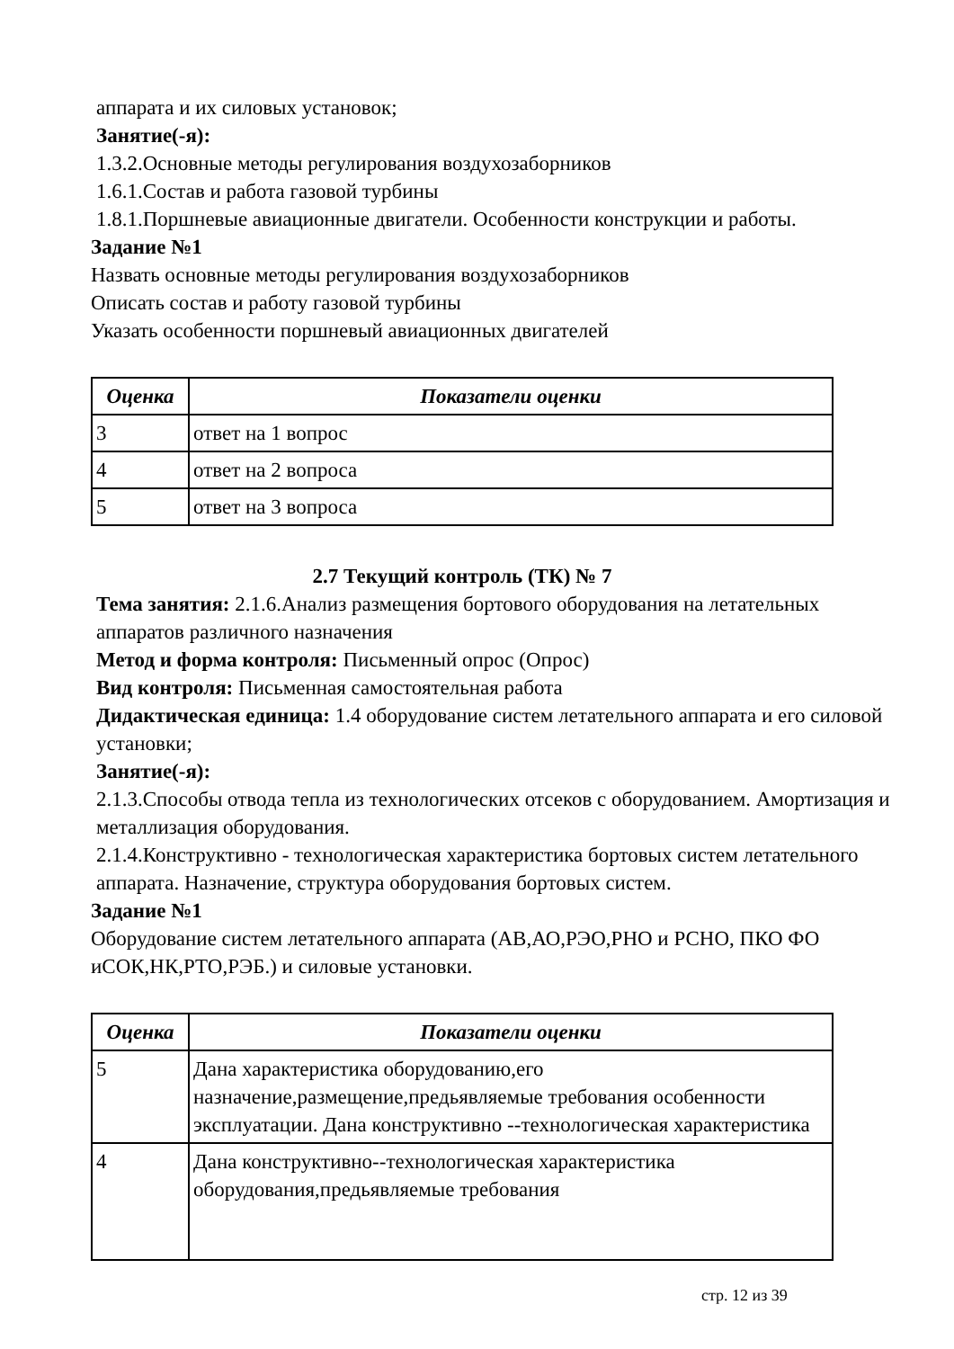аппарата и их силовых установок;
Занятие(-я):
1.3.2.Основные методы регулирования воздухозаборников
1.6.1.Состав и работа газовой турбины
1.8.1.Поршневые авиационные двигатели. Особенности конструкции и работы.
Задание №1
Назвать основные методы регулирования воздухозаборников
Описать состав и работу газовой турбины
Указать особенности поршневый авиационных двигателей
| Оценка | Показатели оценки |
| --- | --- |
| 3 | ответ на 1 вопрос |
| 4 | ответ на 2 вопроса |
| 5 | ответ на 3 вопроса |
2.7 Текущий контроль (ТК) № 7
Тема занятия: 2.1.6.Анализ размещения бортового оборудования на летательных аппаратов различного назначения
Метод и форма контроля: Письменный опрос (Опрос)
Вид контроля: Письменная самостоятельная работа
Дидактическая единица: 1.4 оборудование систем летательного аппарата и его силовой установки;
Занятие(-я):
2.1.3.Способы отвода тепла из технологических отсеков с оборудованием. Амортизация и металлизация оборудования.
2.1.4.Конструктивно - технологическая характеристика бортовых систем летательного аппарата. Назначение, структура оборудования бортовых систем.
Задание №1
Оборудование систем летательного аппарата (АВ,АО,РЭО,РНО и РСНО, ПКО ФО иСОК,НК,РТО,РЭБ.) и силовые установки.
| Оценка | Показатели оценки |
| --- | --- |
| 5 | Дана характеристика оборудованию,его назначение,размещение,предьявляемые требования особенности эксплуатации. Дана конструктивно --технологическая характеристика |
| 4 | Дана конструктивно--технологическая характеристика оборудования,предьявляемые требования |
стр. 12 из 39